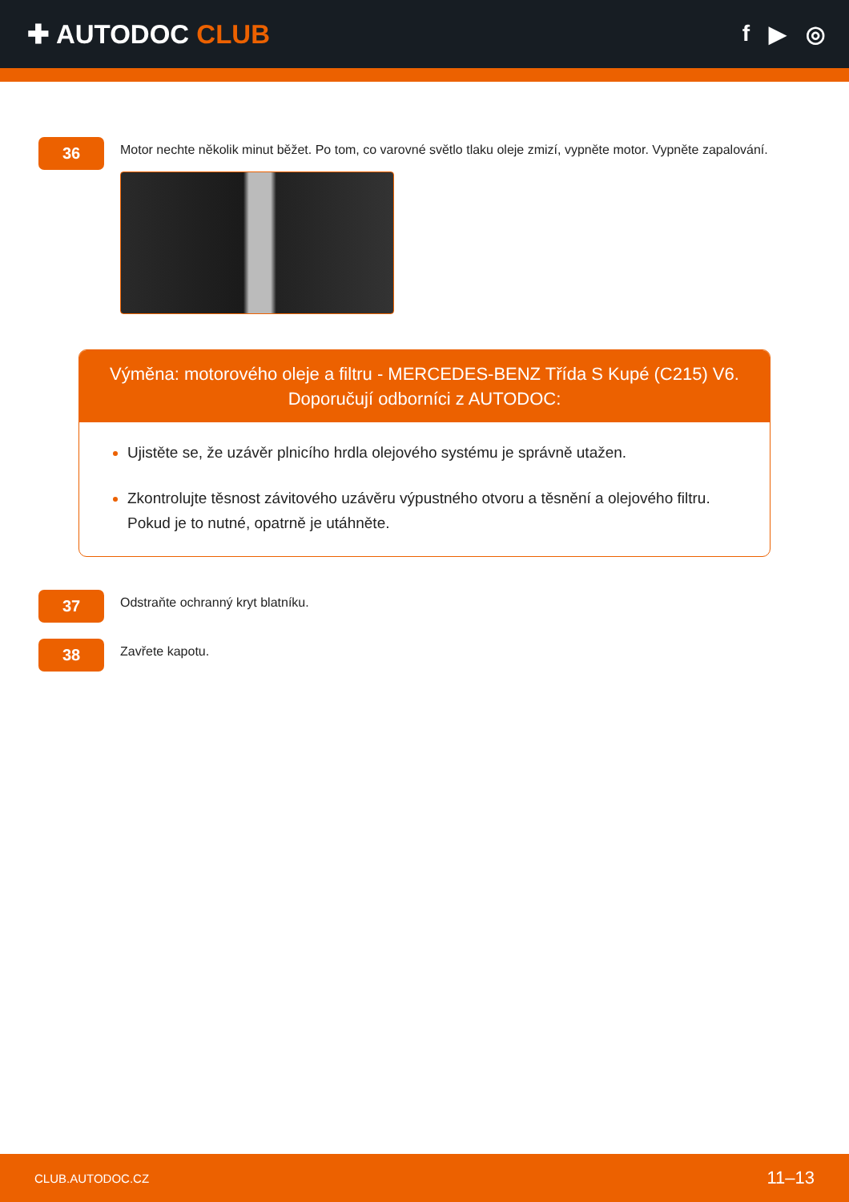✚ AUTODOC CLUB
f ▶ ◎
36
Motor nechte několik minut běžet. Po tom, co varovné světlo tlaku oleje zmizí, vypněte motor. Vypněte zapalování.
Výměna: motorového oleje a filtru - MERCEDES-BENZ Třída S Kupé (C215) V6.
Doporučují odborníci z AUTODOC:
Ujistěte se, že uzávěr plnicího hrdla olejového systému je správně utažen.
Zkontrolujte těsnost závitového uzávěru výpustného otvoru a těsnění a olejového filtru. Pokud je to nutné, opatrně je utáhněte.
37
Odstraňte ochranný kryt blatníku.
38
Zavřete kapotu.
CLUB.AUTODOC.CZ 11–13